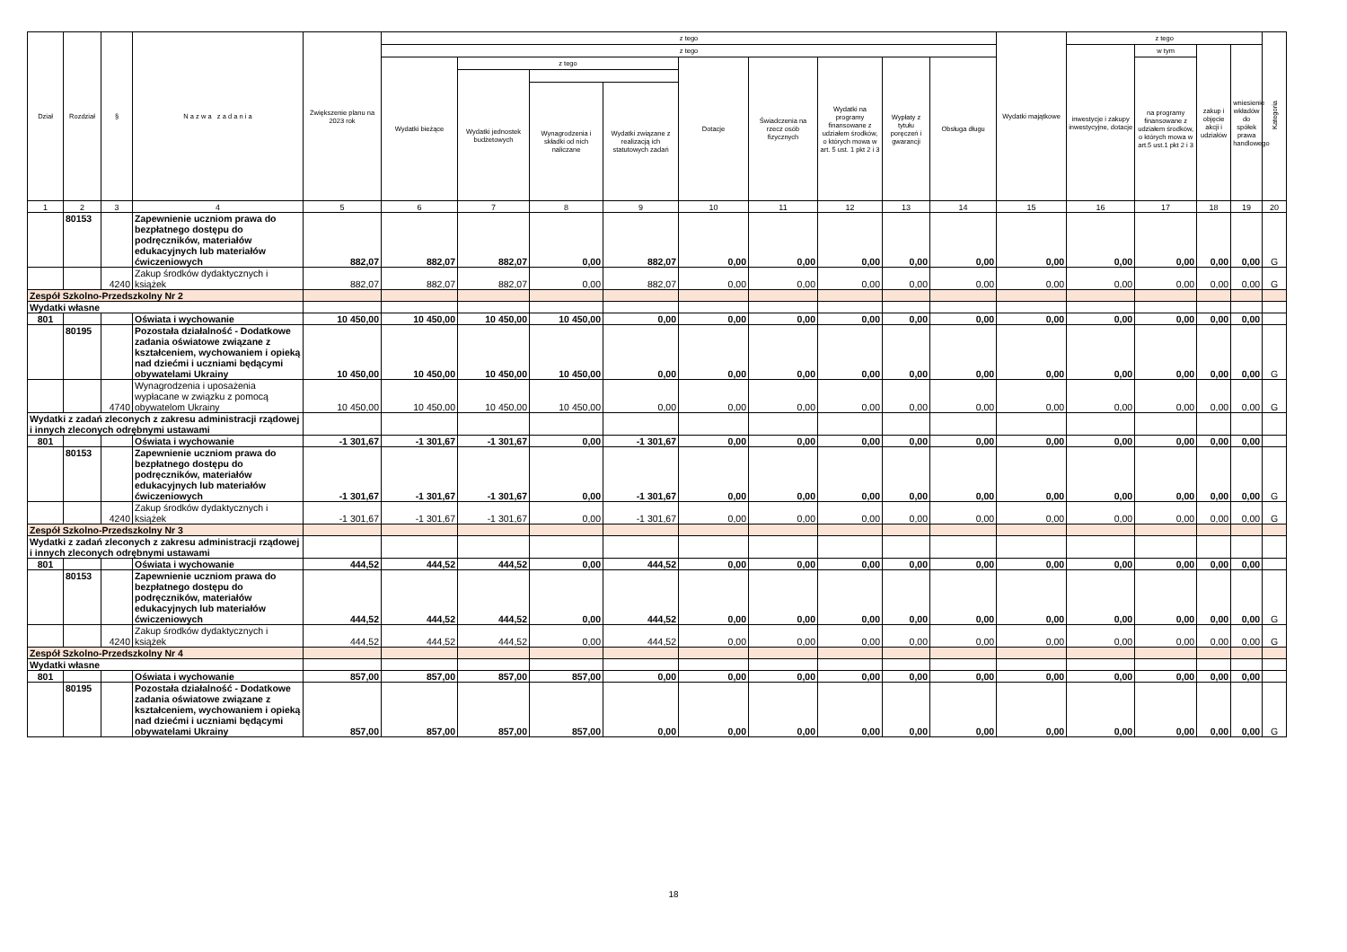| Dział | Rozdział | § | N a z w a z a d a n i a | Zwiększenie planu na 2023 rok | z tego | | | | | | | | | Wydatki majątkowe | z tego | | | | Kategoria |
| --- | --- | --- | --- | --- | --- | --- | --- | --- | --- | --- | --- | --- | --- | --- | --- | --- | --- | --- | --- |
| | | | | | z tego | | | | | | | | | | inwestycje i zakupy inwestycyjne, dotacje | w tym | zakup i objęcie akcji i udziałów | wniesienie wkładów do spółek prawa handlowego | |
| | | | | | Wydatki bieżące | z tego | | | Dotacje | Świadczenia na rzecz osób fizycznych | Wydatki na programy finansowane z udziałem środków, o których mowa w art. 5 ust. 1 pkt 2 i 3 | Wypłaty z tytułu poręczeń i gwarancji | Obsługa długu | | | na programy finansowane z udziałem środków, o których mowa w art.5 ust.1 pkt 2 i 3 | | | |
| | | | | | | Wydatki jednostek budżetowych | | | | | | | | | | | | | |
| | | | | | | | Wynagrodzenia i składki od nich naliczane | Wydatki związane z realizacją ich statutowych zadań | | | | | | | | | | | |
| 1 | 2 | 3 | 4 | 5 | 6 | 7 | 8 | 9 | 10 | 11 | 12 | 13 | 14 | 15 | 16 | 17 | 18 | 19 | 20 |
| | 80153 | | Zapewnienie uczniom prawa do bezpłatnego dostępu do podręczników, materiałów edukacyjnych lub materiałów ćwiczeniowych | 882,07 | 882,07 | 882,07 | 0,00 | 882,07 | 0,00 | 0,00 | 0,00 | 0,00 | 0,00 | 0,00 | 0,00 | 0,00 | 0,00 | 0,00 | G |
| | | 4240 | Zakup środków dydaktycznych i książek | 882,07 | 882,07 | 882,07 | 0,00 | 882,07 | 0,00 | 0,00 | 0,00 | 0,00 | 0,00 | 0,00 | 0,00 | 0,00 | 0,00 | 0,00 | G |
| Zespół Szkolno-Przedszkolny Nr 2 | | | | | | | | | | | | | | | | | | | |
| Wydatki własne | | | | | | | | | | | | | | | | | | | |
| 801 | | | Oświata i wychowanie | 10 450,00 | 10 450,00 | 10 450,00 | 10 450,00 | 0,00 | 0,00 | 0,00 | 0,00 | 0,00 | 0,00 | 0,00 | 0,00 | 0,00 | 0,00 | 0,00 | |
| | 80195 | | Pozostała działalność - Dodatkowe zadania oświatowe związane z kształceniem, wychowaniem i opieką nad dziećmi i uczniami będącymi obywatelami Ukrainy | 10 450,00 | 10 450,00 | 10 450,00 | 10 450,00 | 0,00 | 0,00 | 0,00 | 0,00 | 0,00 | 0,00 | 0,00 | 0,00 | 0,00 | 0,00 | 0,00 | G |
| | | 4740 | Wynagrodzenia i uposażenia wypłacane w związku z pomocą obywatelom Ukrainy | 10 450,00 | 10 450,00 | 10 450,00 | 10 450,00 | 0,00 | 0,00 | 0,00 | 0,00 | 0,00 | 0,00 | 0,00 | 0,00 | 0,00 | 0,00 | 0,00 | G |
| Wydatki z zadań zleconych z zakresu administracji rządowej i innych zleconych odrębnymi ustawami | | | | | | | | | | | | | | | | | | | |
| 801 | | | Oświata i wychowanie | -1 301,67 | -1 301,67 | -1 301,67 | 0,00 | -1 301,67 | 0,00 | 0,00 | 0,00 | 0,00 | 0,00 | 0,00 | 0,00 | 0,00 | 0,00 | 0,00 | |
| | 80153 | | Zapewnienie uczniom prawa do bezpłatnego dostępu do podręczników, materiałów edukacyjnych lub materiałów ćwiczeniowych | -1 301,67 | -1 301,67 | -1 301,67 | 0,00 | -1 301,67 | 0,00 | 0,00 | 0,00 | 0,00 | 0,00 | 0,00 | 0,00 | 0,00 | 0,00 | 0,00 | G |
| | | 4240 | Zakup środków dydaktycznych i książek | -1 301,67 | -1 301,67 | -1 301,67 | 0,00 | -1 301,67 | 0,00 | 0,00 | 0,00 | 0,00 | 0,00 | 0,00 | 0,00 | 0,00 | 0,00 | 0,00 | G |
| Zespół Szkolno-Przedszkolny Nr 3 | | | | | | | | | | | | | | | | | | | |
| Wydatki z zadań zleconych z zakresu administracji rządowej i innych zleconych odrębnymi ustawami | | | | | | | | | | | | | | | | | | | |
| 801 | | | Oświata i wychowanie | 444,52 | 444,52 | 444,52 | 0,00 | 444,52 | 0,00 | 0,00 | 0,00 | 0,00 | 0,00 | 0,00 | 0,00 | 0,00 | 0,00 | 0,00 | |
| | 80153 | | Zapewnienie uczniom prawa do bezpłatnego dostępu do podręczników, materiałów edukacyjnych lub materiałów ćwiczeniowych | 444,52 | 444,52 | 444,52 | 0,00 | 444,52 | 0,00 | 0,00 | 0,00 | 0,00 | 0,00 | 0,00 | 0,00 | 0,00 | 0,00 | 0,00 | G |
| | | 4240 | Zakup środków dydaktycznych i książek | 444,52 | 444,52 | 444,52 | 0,00 | 444,52 | 0,00 | 0,00 | 0,00 | 0,00 | 0,00 | 0,00 | 0,00 | 0,00 | 0,00 | 0,00 | G |
| Zespół Szkolno-Przedszkolny Nr 4 | | | | | | | | | | | | | | | | | | | |
| Wydatki własne | | | | | | | | | | | | | | | | | | | |
| 801 | | | Oświata i wychowanie | 857,00 | 857,00 | 857,00 | 857,00 | 0,00 | 0,00 | 0,00 | 0,00 | 0,00 | 0,00 | 0,00 | 0,00 | 0,00 | 0,00 | 0,00 | |
| | 80195 | | Pozostała działalność - Dodatkowe zadania oświatowe związane z kształceniem, wychowaniem i opieką nad dziećmi i uczniami będącymi obywatelami Ukrainy | 857,00 | 857,00 | 857,00 | 857,00 | 0,00 | 0,00 | 0,00 | 0,00 | 0,00 | 0,00 | 0,00 | 0,00 | 0,00 | 0,00 | 0,00 | G |
18